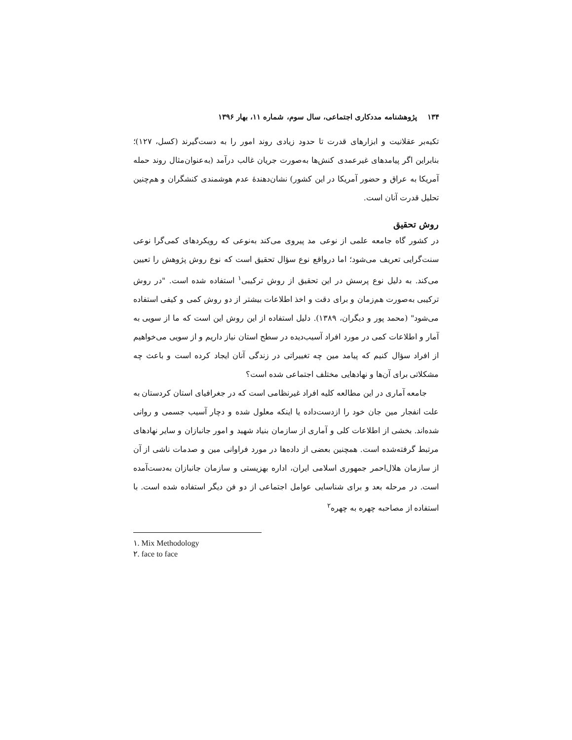۱۳۴ پژوهشنامه مددکاری اجتماعی، سال سوم، شماره ۱۱، بهار ۱۳۹۶
تکیه‌بر عقلانیت و ابزارهای قدرت تا حدود زیادی روند امور را به دست‌گیرند (کسل، ۱۲۷)؛ بنابراین اگر پیامدهای غیرعمدی کنش‌ها به‌صورت جریان غالب درآمد (به‌عنوان‌مثال روند حمله آمریکا به عراق و حضور آمریکا در این کشور) نشان‌دهندهٔ عدم هوشمندی کنشگران و هم‌چنین تحلیل قدرت آنان است.
روش تحقیق
در کشور گاه جامعه علمی از نوعی مد پیروی می‌کند به‌نوعی که رویکردهای کمی‌گرا نوعی سنت‌گرایی تعریف می‌شود؛ اما درواقع نوع سؤال تحقیق است که نوع روش پژوهش را تعیین می‌کند. به دلیل نوع پرسش در این تحقیق از روش ترکیبی<sup>۱</sup> استفاده شده است. "در روش ترکیبی به‌صورت هم‌زمان و برای دقت و اخذ اطلاعات بیشتر از دو روش کمی و کیفی استفاده می‌شود" (محمد پور و دیگران، ۱۳۸۹). دلیل استفاده از این روش این است که ما از سویی به آمار و اطلاعات کمی در مورد افراد آسیب‌دیده در سطح استان نیاز داریم و از سویی می‌خواهیم از افراد سؤال کنیم که پیامد مین چه تغییراتی در زندگی آنان ایجاد کرده است و باعث چه مشکلاتی برای آن‌ها و نهادهایی مختلف اجتماعی شده است؟
جامعه آماری در این مطالعه کلیه افراد غیرنظامی است که در جغرافیای استان کردستان به علت انفجار مین جان خود را ازدست‌داده یا اینکه معلول شده و دچار آسیب جسمی و روانی شده‌اند. بخشی از اطلاعات کلی و آماری از سازمان بنیاد شهید و امور جانبازان و سایر نهادهای مرتبط گرفته‌شده است. همچنین بعضی از داده‌ها در مورد فراوانی مین و صدمات ناشی از آن از سازمان هلال‌احمر جمهوری اسلامی ایران، اداره بهزیستی و سازمان جانبازان به‌دست‌آمده است. در مرحله بعد و برای شناسایی عوامل اجتماعی از دو فن دیگر استفاده شده است. با استفاده از مصاحبه چهره به چهره<sup>۲</sup>
۱. Mix Methodology
۲. face to face